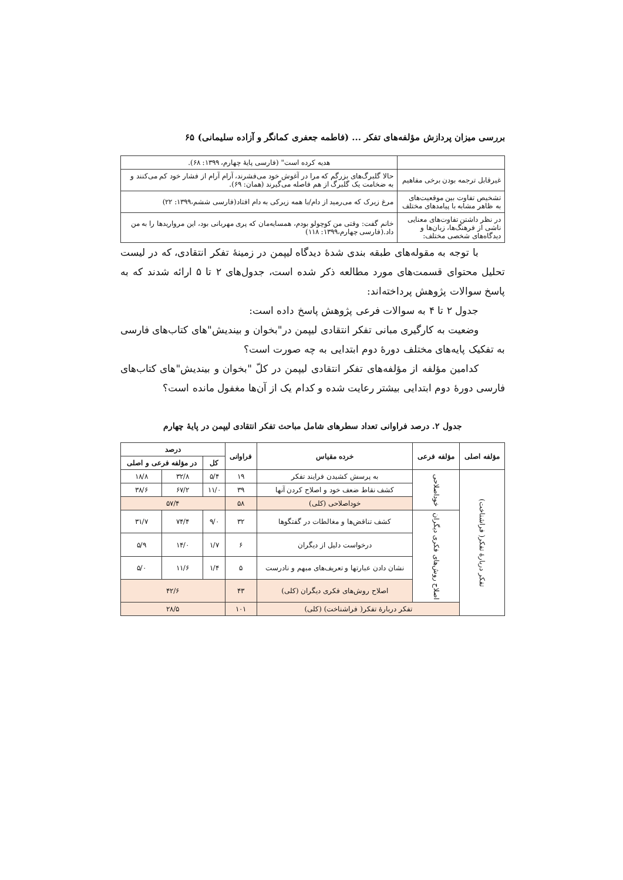بررسی میزان پردازش مؤلفه‌های تفکر ... (فاطمه جعفری کمانگر و آزاده سلیمانی) ۶۵
| | هدیه کرده است" (فارسی پایهٔ چهارم، ۱۳۹۹: ۶۸). |
| غیرقابل ترجمه بودن برخی مفاهیم | حالا گلبرگ‌های بزرگم که مرا در آغوش خود می‌فشرند، آرام آرام از فشار خود کم می‌کنند و به ضخامت یک گلبرگ از هم فاصله می‌گیرند (همان: ۶۹). |
| تشخیص تفاوت بین موقعیت‌های به ظاهر مشابه با پیامدهای مختلف | مرغ زیرک که می‌رمید از دام/با همه زیرکی به دام افتاد(فارسی ششم،۱۳۹۹: ۲۲) |
| در نظر داشتن تفاوت‌های معنایی ناشی از فرهنگ‌ها، زبان‌ها و دیدگاه‌های شخصی مختلف: | خانم گفت: وقتی من کوچولو بودم، همسایه‌مان که پری مهربانی بود، این مرواریدها را به من داد.(فارسی چهارم،۱۳۹۹: ۱۱۸) |
با توجه به مقوله‌های طبقه بندی شدهٔ دیدگاه لیپمن در زمینهٔ تفکر انتقادی، که در لیست تحلیل محتوای قسمت‌های مورد مطالعه ذکر شده است، جدول‌های ۲ تا ۵ ارائه شدند که به پاسخ سوالات پژوهش پرداخته‌اند:
جدول ۲ تا ۴ به سوالات فرعی پژوهش پاسخ داده است:
وضعیت به کارگیری مبانی تفکر انتقادی لیپمن در"بخوان و بیندیش"های کتاب‌های فارسی به تفکیک پایه‌های مختلف دورهٔ دوم ابتدایی به چه صورت است؟
کدامین مؤلفه از مؤلفه‌های تفکر انتقادی لیپمن در کلّ "بخوان و بیندیش"های کتاب‌های فارسی دورهٔ دوم ابتدایی بیشتر رعایت شده و کدام یک از آن‌ها مغفول مانده است؟
جدول ۲. درصد فراوانی تعداد سطرهای شامل مباحث تفکر انتقادی لیپمن در پایهٔ چهارم
| مؤلفه اصلی | مؤلفه فرعی | خرده مقیاس | فراوانی | درصد | | |
| --- | --- | --- | --- | --- | --- | --- |
| | | | | کل | در مؤلفه فرعی و اصلی | |
| تفکر دربارهٔ تفکر( فراشناخت) | خوداصلاحی | به پرسش کشیدن فرایند تفکر | ۱۹ | ۵/۴ | ۳۲/۸ | ۱۸/۸ |
| | | کشف نقاط ضعف خود و اصلاح کردن آنها | ۳۹ | ۱۱/۰ | ۶۷/۲ | ۳۸/۶ |
| | | خوداصلاحی (کلی) | ۵۸ | ۵۷/۴ | | |
| | اصلاح روش‌های فکری دیگران | کشف تناقض‌ها و مغالطات در گفتگوها | ۳۲ | ۹/۰ | ۷۴/۴ | ۳۱/۷ |
| | | درخواست دلیل از دیگران | ۶ | ۱/۷ | ۱۴/۰ | ۵/۹ |
| | | نشان دادن عبارتها و تعریف‌های مبهم و نادرست | ۵ | ۱/۴ | ۱۱/۶ | ۵/۰ |
| | | اصلاح روش‌های فکری دیگران (کلی) | ۴۳ | ۴۲/۶ | | |
| | تفکر دربارهٔ تفکر( فراشناخت) (کلی) | | ۱۰۱ | ۲۸/۵ | | |